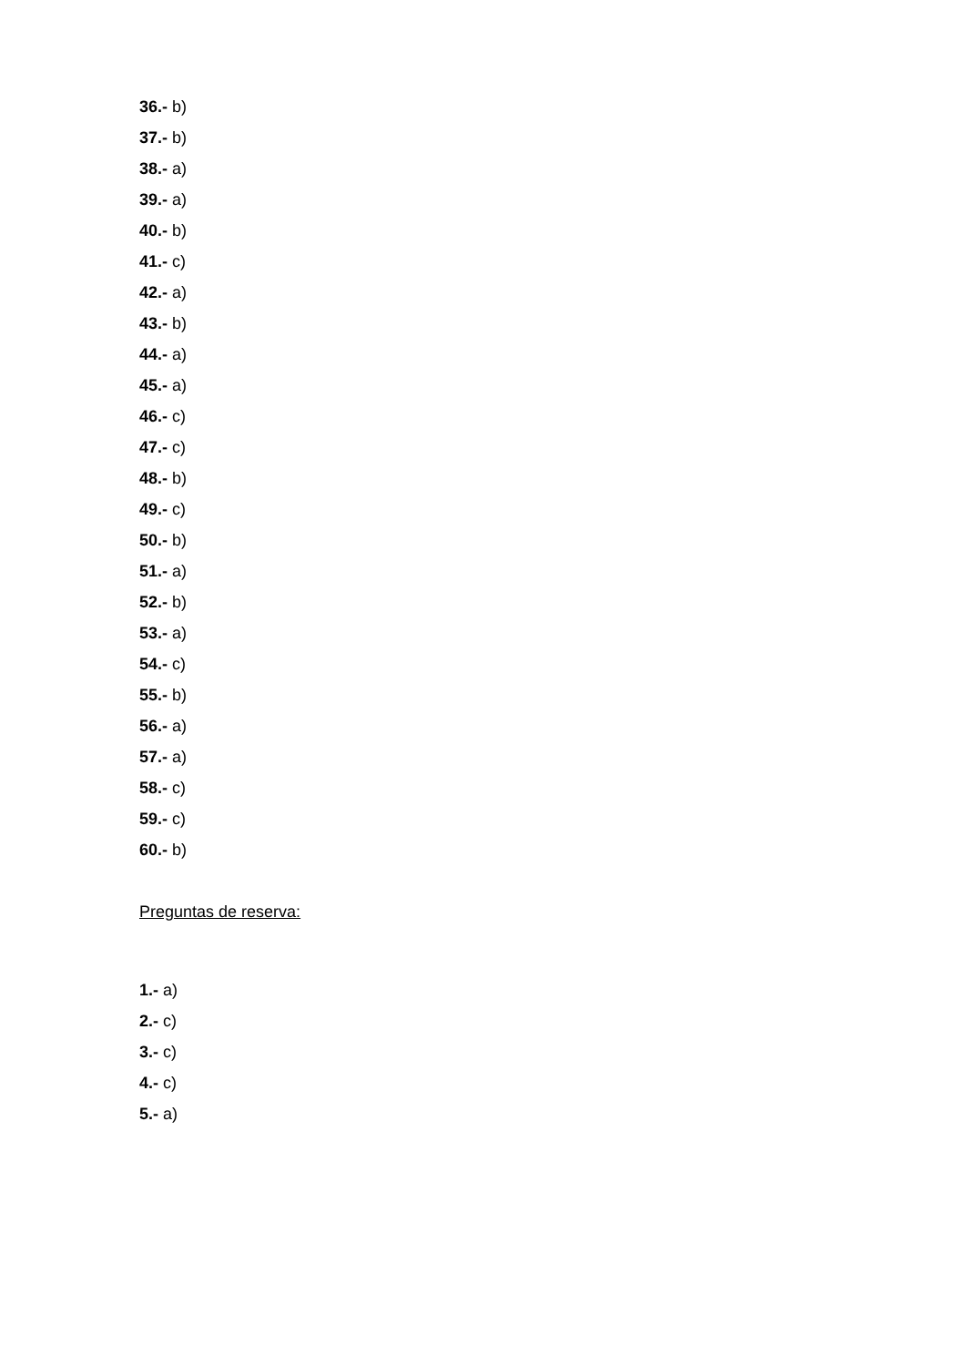36.- b)
37.- b)
38.- a)
39.- a)
40.- b)
41.- c)
42.- a)
43.- b)
44.- a)
45.- a)
46.- c)
47.- c)
48.- b)
49.- c)
50.- b)
51.- a)
52.- b)
53.- a)
54.- c)
55.- b)
56.- a)
57.- a)
58.- c)
59.- c)
60.- b)
Preguntas de reserva:
1.- a)
2.- c)
3.- c)
4.- c)
5.- a)